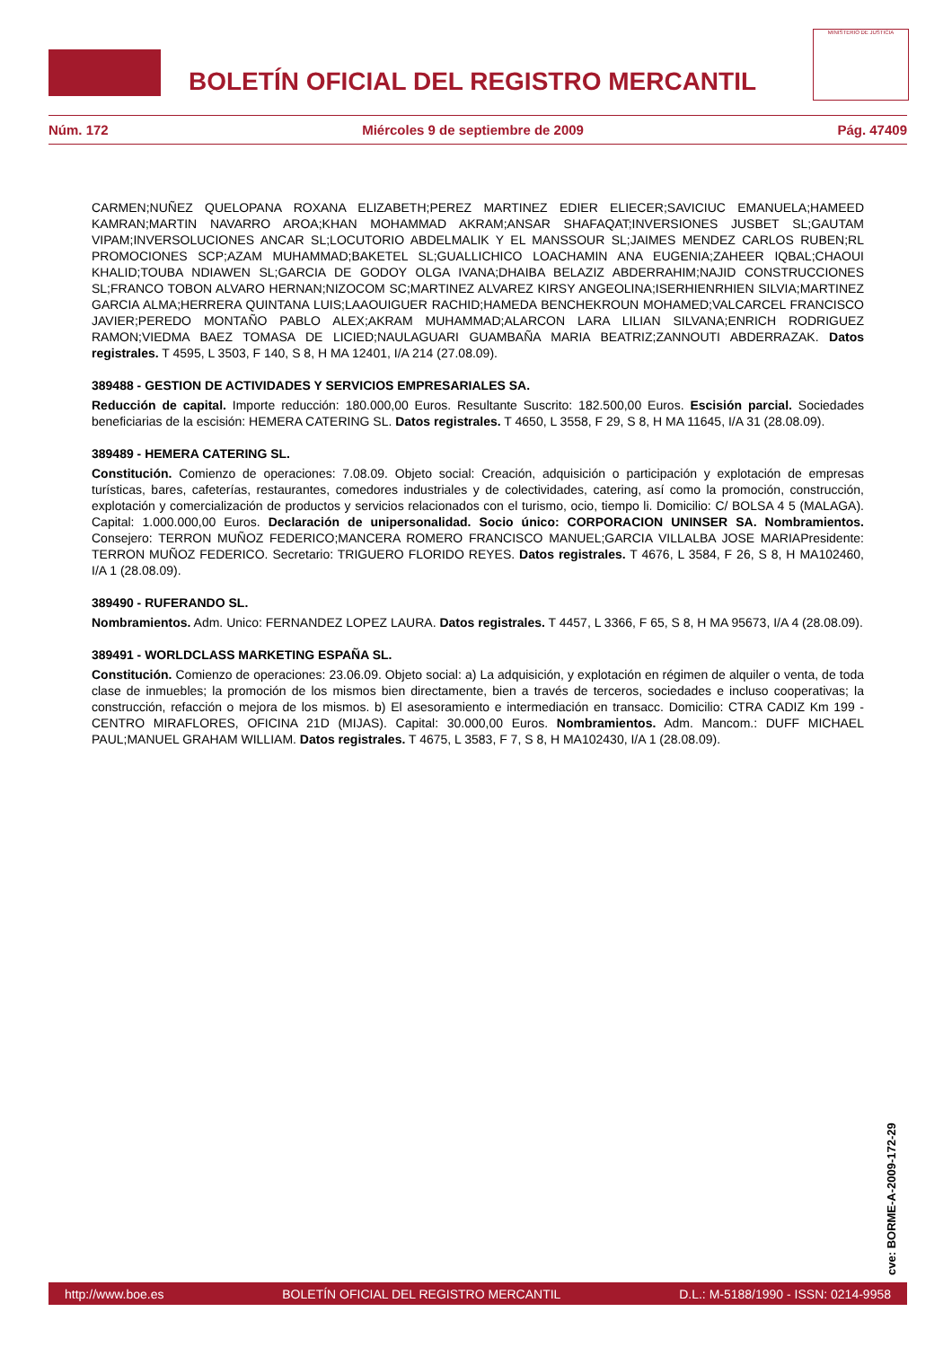BOLETÍN OFICIAL DEL REGISTRO MERCANTIL
MINISTERIO DE JUSTICIA
Núm. 172 Miércoles 9 de septiembre de 2009 Pág. 47409
CARMEN;NUÑEZ QUELOPANA ROXANA ELIZABETH;PEREZ MARTINEZ EDIER ELIECER;SAVICIUC EMANUELA;HAMEED KAMRAN;MARTIN NAVARRO AROA;KHAN MOHAMMAD AKRAM;ANSAR SHAFAQAT;INVERSIONES JUSBET SL;GAUTAM VIPAM;INVERSOLUCIONES ANCAR SL;LOCUTORIO ABDELMALIK Y EL MANSSOUR SL;JAIMES MENDEZ CARLOS RUBEN;RL PROMOCIONES SCP;AZAM MUHAMMAD;BAKETEL SL;GUALLICHICO LOACHAMIN ANA EUGENIA;ZAHEER IQBAL;CHAOUI KHALID;TOUBA NDIAWEN SL;GARCIA DE GODOY OLGA IVANA;DHAIBA BELAZIZ ABDERRAHIM;NAJID CONSTRUCCIONES SL;FRANCO TOBON ALVARO HERNAN;NIZOCOM SC;MARTINEZ ALVAREZ KIRSY ANGEOLINA;ISERHIENRHIEN SILVIA;MARTINEZ GARCIA ALMA;HERRERA QUINTANA LUIS;LAAOUIGUER RACHID;HAMEDA BENCHEKROUN MOHAMED;VALCARCEL FRANCISCO JAVIER;PEREDO MONTAÑO PABLO ALEX;AKRAM MUHAMMAD;ALARCON LARA LILIAN SILVANA;ENRICH RODRIGUEZ RAMON;VIEDMA BAEZ TOMASA DE LICIED;NAULAGUARI GUAMBAÑA MARIA BEATRIZ;ZANNOUTI ABDERRAZAK. Datos registrales. T 4595, L 3503, F 140, S 8, H MA 12401, I/A 214 (27.08.09).
389488 - GESTION DE ACTIVIDADES Y SERVICIOS EMPRESARIALES SA.
Reducción de capital. Importe reducción: 180.000,00 Euros. Resultante Suscrito: 182.500,00 Euros. Escisión parcial. Sociedades beneficiarias de la escisión: HEMERA CATERING SL. Datos registrales. T 4650, L 3558, F 29, S 8, H MA 11645, I/A 31 (28.08.09).
389489 - HEMERA CATERING SL.
Constitución. Comienzo de operaciones: 7.08.09. Objeto social: Creación, adquisición o participación y explotación de empresas turísticas, bares, cafeterías, restaurantes, comedores industriales y de colectividades, catering, así como la promoción, construcción, explotación y comercialización de productos y servicios relacionados con el turismo, ocio, tiempo li. Domicilio: C/ BOLSA 4 5 (MALAGA). Capital: 1.000.000,00 Euros. Declaración de unipersonalidad. Socio único: CORPORACION UNINSER SA. Nombramientos. Consejero: TERRON MUÑOZ FEDERICO;MANCERA ROMERO FRANCISCO MANUEL;GARCIA VILLALBA JOSE MARIAPresidente: TERRON MUÑOZ FEDERICO. Secretario: TRIGUERO FLORIDO REYES. Datos registrales. T 4676, L 3584, F 26, S 8, H MA102460, I/A 1 (28.08.09).
389490 - RUFERANDO SL.
Nombramientos. Adm. Unico: FERNANDEZ LOPEZ LAURA. Datos registrales. T 4457, L 3366, F 65, S 8, H MA 95673, I/A 4 (28.08.09).
389491 - WORLDCLASS MARKETING ESPAÑA SL.
Constitución. Comienzo de operaciones: 23.06.09. Objeto social: a) La adquisición, y explotación en régimen de alquiler o venta, de toda clase de inmuebles; la promoción de los mismos bien directamente, bien a través de terceros, sociedades e incluso cooperativas; la construcción, refacción o mejora de los mismos. b) El asesoramiento e intermediación en transacc. Domicilio: CTRA CADIZ Km 199 - CENTRO MIRAFLORES, OFICINA 21D (MIJAS). Capital: 30.000,00 Euros. Nombramientos. Adm. Mancom.: DUFF MICHAEL PAUL;MANUEL GRAHAM WILLIAM. Datos registrales. T 4675, L 3583, F 7, S 8, H MA102430, I/A 1 (28.08.09).
cve: BORME-A-2009-172-29
http://www.boe.es BOLETÍN OFICIAL DEL REGISTRO MERCANTIL D.L.: M-5188/1990 - ISSN: 0214-9958